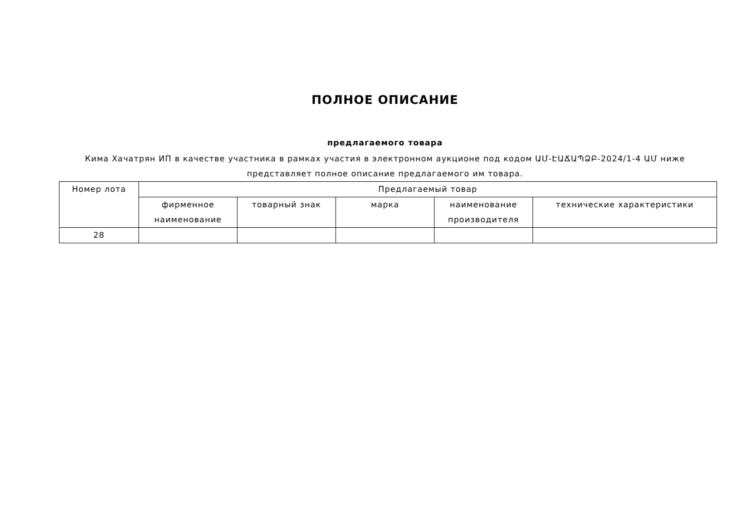ПОЛНОЕ ОПИСАНИЕ
предлагаемого товара
Кима Хачатрян ИП в качестве участника в рамках участия в электронном аукционе под кодом ԱՄ-ԷԱՃԱՊՁԲ-2024/1-4 ԱՄ ниже представляет полное описание предлагаемого им товара.
| Номер лота | Предлагаемый товар | | | | |
| --- | --- | --- | --- | --- | --- |
| | фирменное наименование | товарный знак | марка | наименование производителя | технические характеристики |
| 28 | | | | | |